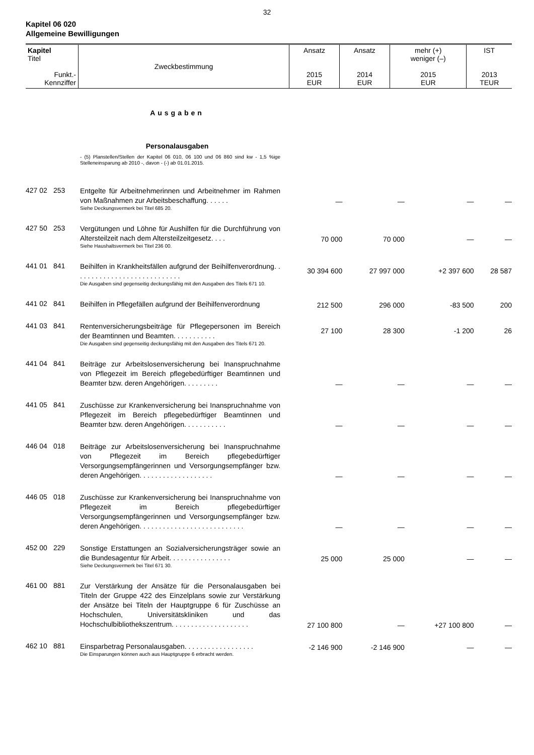32
Kapitel 06 020
Allgemeine Bewilligungen
| Kapitel Titel Funkt.- Kennziffer | Zweckbestimmung | Ansatz 2015 EUR | Ansatz 2014 EUR | mehr (+) weniger (–) 2015 EUR | IST 2013 TEUR |
| --- | --- | --- | --- | --- | --- |
| | | Ausgaben | | | | |
| | | Personalausgaben | | | | |
| | | - (5) Planstellen/Stellen der Kapitel 06 010, 06 100 und 06 860 sind kw - 1,5 %ige Stelleneinsparung ab 2010 -, davon - (-) ab 01.01.2015. | | | | |
| 427 02 | 253 | Entgelte für Arbeitnehmerinnen und Arbeitnehmer im Rahmen von Maßnahmen zur Arbeitsbeschaffung. . . . . . Siehe Deckungsvermerk bei Titel 685 20. | — | — | — | — |
| 427 50 | 253 | Vergütungen und Löhne für Aushilfen für die Durchführung von Altersteilzeit nach dem Altersteilzeitgesetz. . . . Siehe Haushaltsvermerk bei Titel 236 00. | 70 000 | 70 000 | — | — |
| 441 01 | 841 | Beihilfen in Krankheitsfällen aufgrund der Beihilfenverordnung. . . . . . . . . . . . . . . . . . . . . . . . . . . . Die Ausgaben sind gegenseitig deckungsfähig mit den Ausgaben des Titels 671 10. | 30 394 600 | 27 997 000 | +2 397 600 | 28 587 |
| 441 02 | 841 | Beihilfen in Pflegefällen aufgrund der Beihilfenverordnung | 212 500 | 296 000 | -83 500 | 200 |
| 441 03 | 841 | Rentenversicherungsbeiträge für Pflegepersonen im Bereich der Beamtinnen und Beamten. . . . . . . . . . . Die Ausgaben sind gegenseitig deckungsfähig mit den Ausgaben des Titels 671 20. | 27 100 | 28 300 | -1 200 | 26 |
| 441 04 | 841 | Beiträge zur Arbeitslosenversicherung bei Inanspruchnahme von Pflegezeit im Bereich pflegebedürftiger Beamtinnen und Beamter bzw. deren Angehörigen. . . . . . . . . | — | — | — | — |
| 441 05 | 841 | Zuschüsse zur Krankenversicherung bei Inanspruchnahme von Pflegezeit im Bereich pflegebedürftiger Beamtinnen und Beamter bzw. deren Angehörigen. . . . . . . . . . . | — | — | — | — |
| 446 04 | 018 | Beiträge zur Arbeitslosenversicherung bei Inanspruchnahme von Pflegezeit im Bereich pflegebedürftiger Versorgungsempfängerinnen und Versorgungsempfänger bzw. deren Angehörigen. . . . . . . . . . . . . . . . . . . | — | — | — | — |
| 446 05 | 018 | Zuschüsse zur Krankenversicherung bei Inanspruchnahme von Pflegezeit im Bereich pflegebedürftiger Versorgungsempfängerinnen und Versorgungsempfänger bzw. deren Angehörigen. . . . . . . . . . . . . . . . . . . . . . . . . . . | — | — | — | — |
| 452 00 | 229 | Sonstige Erstattungen an Sozialversicherungsträger sowie an die Bundesagentur für Arbeit. . . . . . . . . . . . . . . . Siehe Deckungsvermerk bei Titel 671 30. | 25 000 | 25 000 | — | — |
| 461 00 | 881 | Zur Verstärkung der Ansätze für die Personalausgaben bei Titeln der Gruppe 422 des Einzelplans sowie zur Verstärkung der Ansätze bei Titeln der Hauptgruppe 6 für Zuschüsse an Hochschulen, Universitätskliniken und das Hochschulbibliothekszentrum. . . . . . . . . . . . . . . . . . . . | 27 100 800 | — | +27 100 800 | — |
| 462 10 | 881 | Einsparbetrag Personalausgaben. . . . . . . . . . . . . . . . . . Die Einsparungen können auch aus Hauptgruppe 6 erbracht werden. | -2 146 900 | -2 146 900 | — | — |